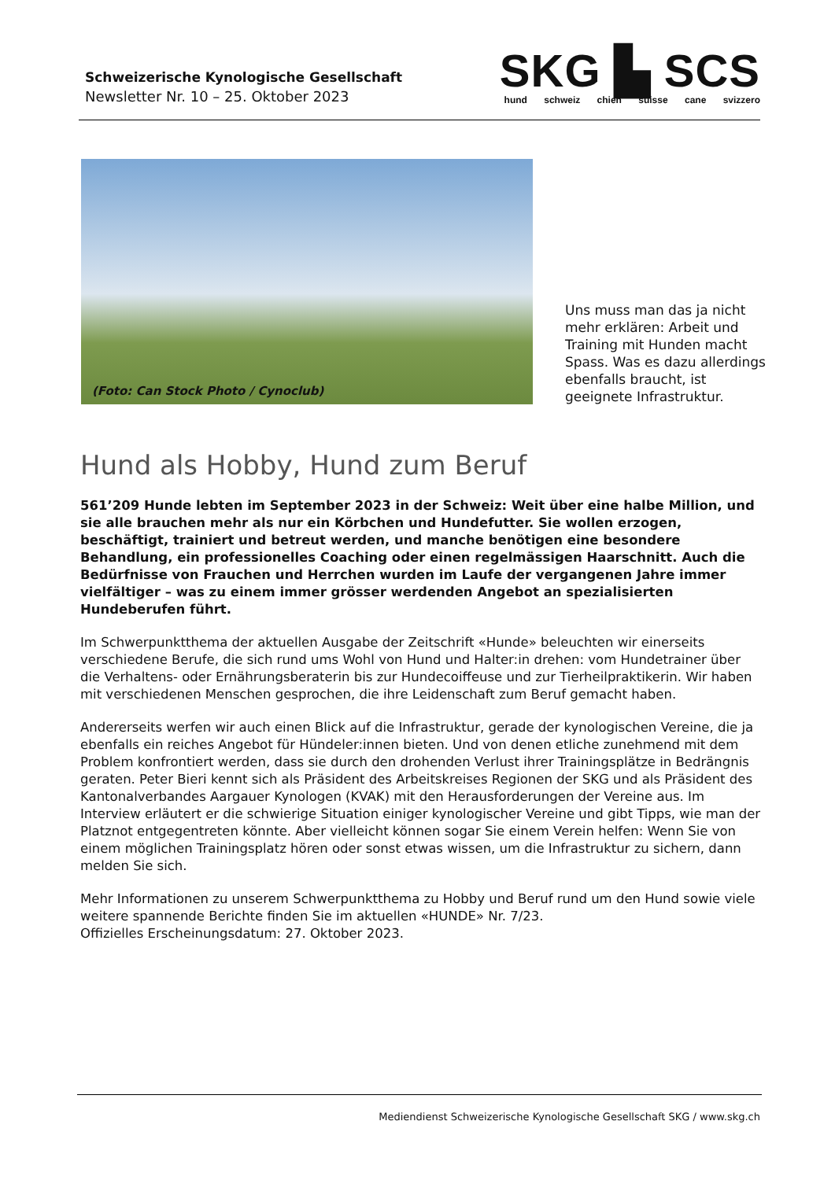Schweizerische Kynologische Gesellschaft
Newsletter Nr. 10 – 25. Oktober 2023
SKG ▙ SCS
hund schweiz chien suisse cane svizzero
(Foto: Can Stock Photo / Cynoclub)
Uns muss man das ja nicht mehr erklären: Arbeit und Training mit Hunden macht Spass. Was es dazu allerdings ebenfalls braucht, ist geeignete Infrastruktur.
Hund als Hobby, Hund zum Beruf
561’209 Hunde lebten im September 2023 in der Schweiz: Weit über eine halbe Million, und sie alle brauchen mehr als nur ein Körbchen und Hundefutter. Sie wollen erzogen, beschäftigt, trainiert und betreut werden, und manche benötigen eine besondere Behandlung, ein professionelles Coaching oder einen regelmässigen Haarschnitt. Auch die Bedürfnisse von Frauchen und Herrchen wurden im Laufe der vergangenen Jahre immer vielfältiger – was zu einem immer grösser werdenden Angebot an spezialisierten Hundeberufen führt.
Im Schwerpunktthema der aktuellen Ausgabe der Zeitschrift «Hunde» beleuchten wir einerseits verschiedene Berufe, die sich rund ums Wohl von Hund und Halter:in drehen: vom Hundetrainer über die Verhaltens- oder Ernährungsberaterin bis zur Hundecoiffeuse und zur Tierheilpraktikerin. Wir haben mit verschiedenen Menschen gesprochen, die ihre Leidenschaft zum Beruf gemacht haben.
Andererseits werfen wir auch einen Blick auf die Infrastruktur, gerade der kynologischen Vereine, die ja ebenfalls ein reiches Angebot für Hündeler:innen bieten. Und von denen etliche zunehmend mit dem Problem konfrontiert werden, dass sie durch den drohenden Verlust ihrer Trainingsplätze in Bedrängnis geraten. Peter Bieri kennt sich als Präsident des Arbeitskreises Regionen der SKG und als Präsident des Kantonalverbandes Aargauer Kynologen (KVAK) mit den Herausforderungen der Vereine aus. Im Interview erläutert er die schwierige Situation einiger kynologischer Vereine und gibt Tipps, wie man der Platznot entgegentreten könnte. Aber vielleicht können sogar Sie einem Verein helfen: Wenn Sie von einem möglichen Trainingsplatz hören oder sonst etwas wissen, um die Infrastruktur zu sichern, dann melden Sie sich.
Mehr Informationen zu unserem Schwerpunktthema zu Hobby und Beruf rund um den Hund sowie viele weitere spannende Berichte finden Sie im aktuellen «HUNDE» Nr. 7/23.
Offizielles Erscheinungsdatum: 27. Oktober 2023.
Mediendienst Schweizerische Kynologische Gesellschaft SKG / www.skg.ch